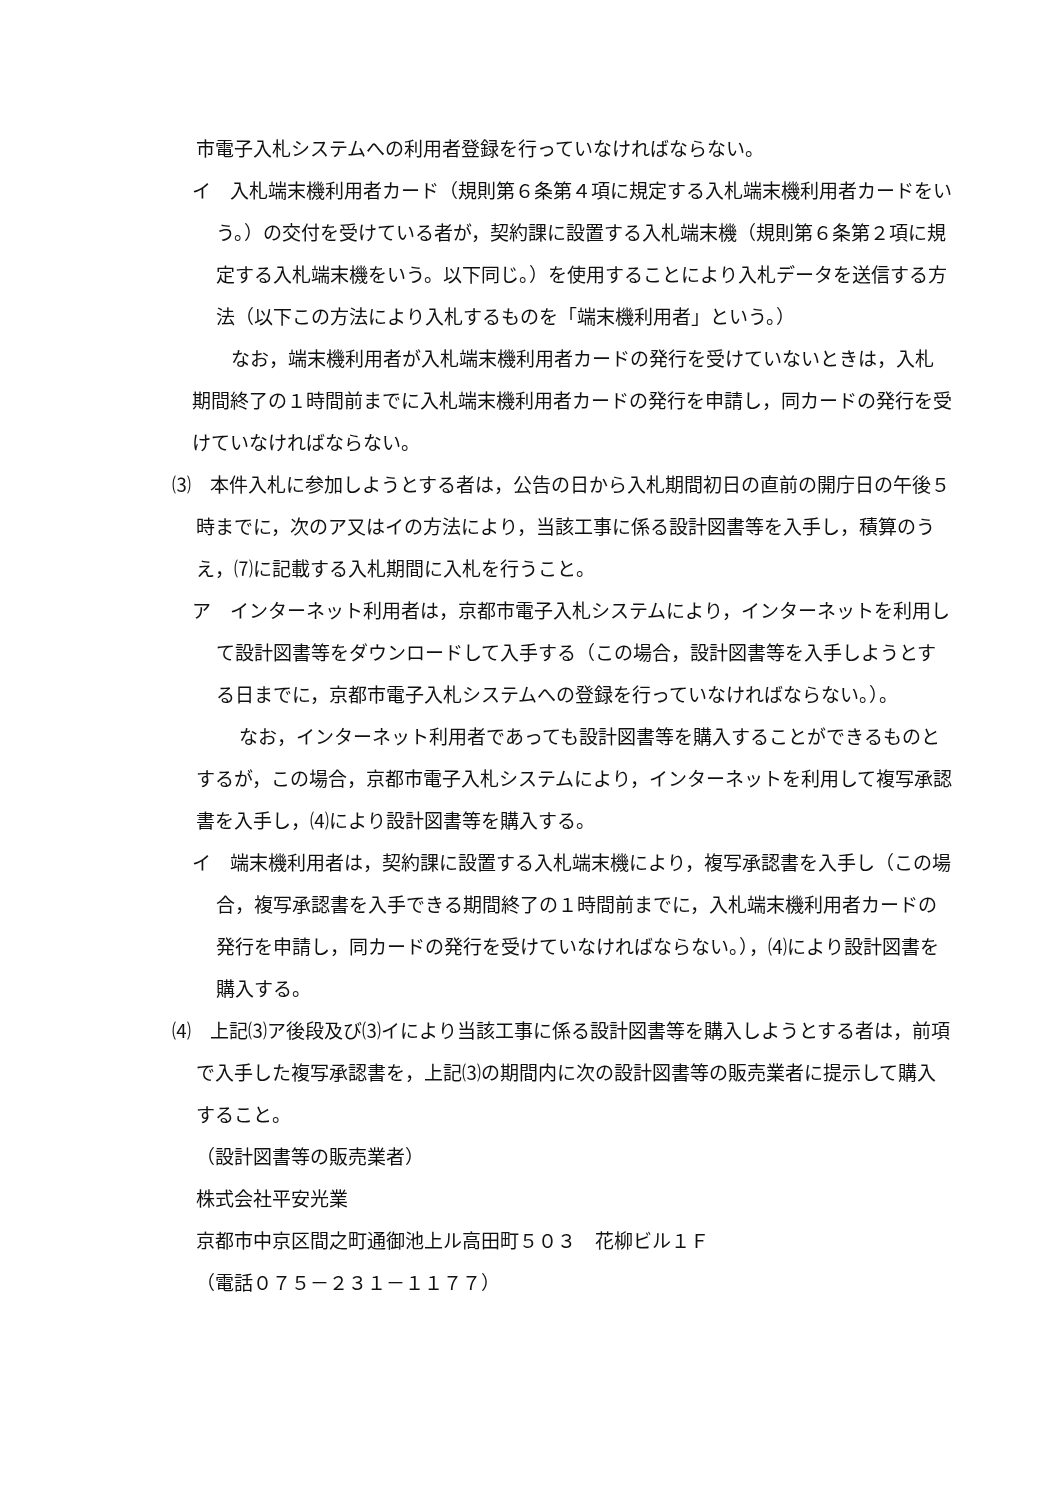市電子入札システムへの利用者登録を行っていなければならない。
イ　入札端末機利用者カード（規則第６条第４項に規定する入札端末機利用者カードをいう。）の交付を受けている者が，契約課に設置する入札端末機（規則第６条第２項に規定する入札端末機をいう。以下同じ。）を使用することにより入札データを送信する方法（以下この方法により入札するものを「端末機利用者」という。）
　なお，端末機利用者が入札端末機利用者カードの発行を受けていないときは，入札期間終了の１時間前までに入札端末機利用者カードの発行を申請し，同カードの発行を受けていなければならない。
⑶　本件入札に参加しようとする者は，公告の日から入札期間初日の直前の開庁日の午後５時までに，次のア又はイの方法により，当該工事に係る設計図書等を入手し，積算のうえ，⑺に記載する入札期間に入札を行うこと。
ア　インターネット利用者は，京都市電子入札システムにより，インターネットを利用して設計図書等をダウンロードして入手する（この場合，設計図書等を入手しようとする日までに，京都市電子入札システムへの登録を行っていなければならない。）。
　なお，インターネット利用者であっても設計図書等を購入することができるものとするが，この場合，京都市電子入札システムにより，インターネットを利用して複写承認書を入手し，⑷により設計図書等を購入する。
イ　端末機利用者は，契約課に設置する入札端末機により，複写承認書を入手し（この場合，複写承認書を入手できる期間終了の１時間前までに，入札端末機利用者カードの発行を申請し，同カードの発行を受けていなければならない。），⑷により設計図書を購入する。
⑷　上記⑶ア後段及び⑶イにより当該工事に係る設計図書等を購入しようとする者は，前項で入手した複写承認書を，上記⑶の期間内に次の設計図書等の販売業者に提示して購入すること。
（設計図書等の販売業者）
株式会社平安光業
京都市中京区間之町通御池上ル高田町５０３　花柳ビル１Ｆ
（電話０７５－２３１－１１７７）